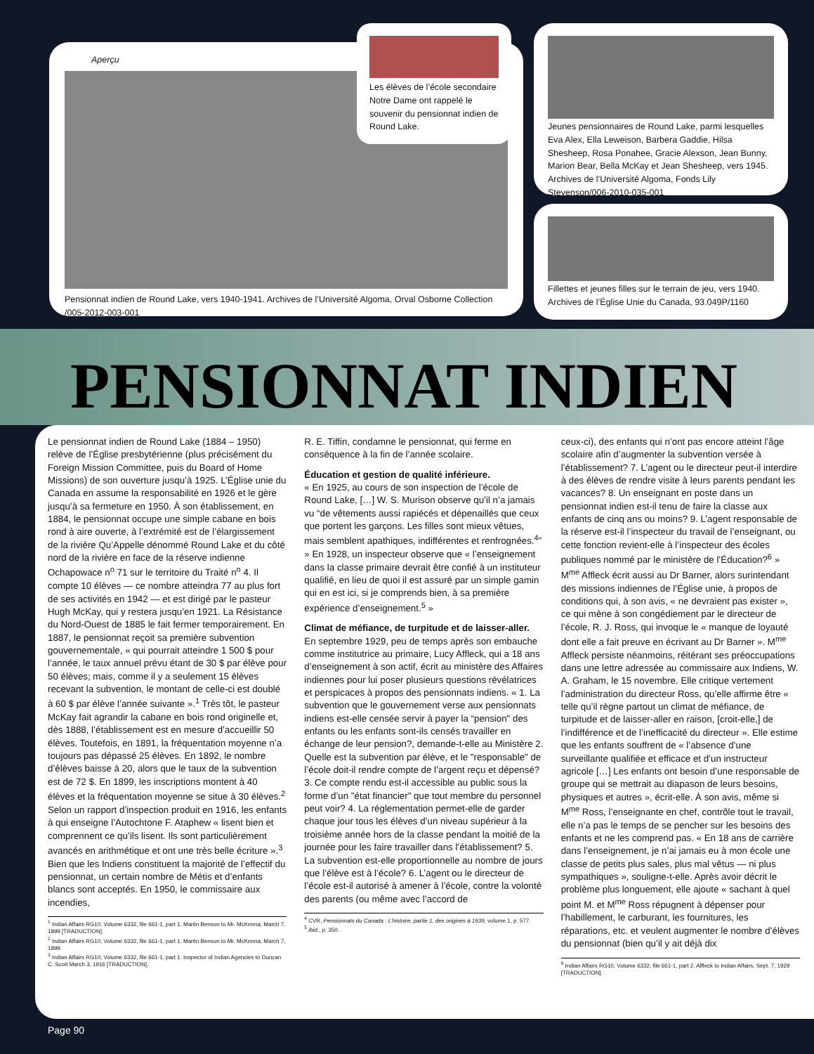Aperçu
Pensionnat indien de Round Lake, vers 1940-1941. Archives de l’Université Algoma, Orval Osborne Collection /005-2012-003-001
Les élèves de l’école secondaire Notre Dame ont rappelé le souvenir du pensionnat indien de Round Lake.
Jeunes pensionnaires de Round Lake, parmi lesquelles Eva Alex, Ella Leweison, Barbera Gaddie, Hilsa Shesheep, Rosa Ponahee, Gracie Alexson, Jean Bunny, Marion Bear, Bella McKay et Jean Shesheep, vers 1945. Archives de l’Université Algoma, Fonds Lily Stevenson/006-2010-035-001
Fillettes et jeunes filles sur le terrain de jeu, vers 1940. Archives de l’Église Unie du Canada, 93.049P/1160
PENSIONNAT INDIEN
Le pensionnat indien de Round Lake (1884 – 1950) relève de l’Église presbytérienne (plus précisément du Foreign Mission Committee, puis du Board of Home Missions) de son ouverture jusqu’à 1925. L’Église unie du Canada en assume la responsabilité en 1926 et le gère jusqu’à sa fermeture en 1950. À son établissement, en 1884, le pensionnat occupe une simple cabane en bois rond à aire ouverte, à l’extrémité est de l’élargissement de la rivière Qu’Appelle dénommé Round Lake et du côté nord de la rivière en face de la réserve indienne Ochapowace n<sup>o</sup> 71 sur le territoire du Traité n<sup>o</sup> 4. Il compte 10 élèves — ce nombre atteindra 77 au plus fort de ses activités en 1942 — et est dirigé par le pasteur Hugh McKay, qui y restera jusqu’en 1921. La Résistance du Nord-Ouest de 1885 le fait fermer temporairement. En 1887, le pensionnat reçoit sa première subvention gouvernementale, « qui pourrait atteindre 1 500 $ pour l’année, le taux annuel prévu étant de 30 $ par élève pour 50 élèves; mais, comme il y a seulement 15 élèves recevant la subvention, le montant de celle-ci est doublé à 60 $ par élève l’année suivante ».<sup>1</sup> Très tôt, le pasteur McKay fait agrandir la cabane en bois rond originelle et, dès 1888, l’établissement est en mesure d’accueillir 50 élèves. Toutefois, en 1891, la fréquentation moyenne n’a toujours pas dépassé 25 élèves. En 1892, le nombre d’élèves baisse à 20, alors que le taux de la subvention est de 72 $. En 1899, les inscriptions montent à 40 élèves et la fréquentation moyenne se situe à 30 élèves.<sup>2</sup> Selon un rapport d’inspection produit en 1916, les enfants à qui enseigne l’Autochtone F. Ataphew « lisent bien et comprennent ce qu’ils lisent. Ils sont particulièrement avancés en arithmétique et ont une très belle écriture ».<sup>3</sup> Bien que les Indiens constituent la majorité de l’effectif du pensionnat, un certain nombre de Métis et d’enfants blancs sont acceptés. En 1950, le commissaire aux incendies,
<sup>1</sup> Indian Affairs RG10, Volume 6332, file 661-1, part 1. Martin Benson to Mr. McKenna, March 7, 1899 [TRADUCTION].
<sup>2</sup> Indian Affairs RG10, Volume 6332, file 661-1, part 1. Martin Benson to Mr. McKenna, March 7, 1899.
<sup>3</sup> Indian Affairs RG10, Volume 6332, file 661-1, part 1. Inspector of Indian Agencies to Duncan C. Scott March 3, 1916 [TRADUCTION].
R. E. Tiffin, condamne le pensionnat, qui ferme en conséquence à la fin de l’année scolaire.
Éducation et gestion de qualité inférieure.
« En 1925, au cours de son inspection de l’école de Round Lake, […] W. S. Murison observe qu’il n’a jamais vu “de vêtements aussi rapiécés et dépenaillés que ceux que portent les garçons. Les filles sont mieux vêtues, mais semblent apathiques, indifférentes et renfrognées.<sup>4</sup>” » En 1928, un inspecteur observe que « l’enseignement dans la classe primaire devrait être confié à un instituteur qualifié, en lieu de quoi il est assuré par un simple gamin qui en est ici, si je comprends bien, à sa première expérience d’enseignement.<sup>5</sup> »
Climat de méfiance, de turpitude et de laisser-aller. En septembre 1929, peu de temps après son embauche comme institutrice au primaire, Lucy Affleck, qui a 18 ans d’enseignement à son actif, écrit au ministère des Affaires indiennes pour lui poser plusieurs questions révélatrices et perspicaces à propos des pensionnats indiens. « 1. La subvention que le gouvernement verse aux pensionnats indiens est-elle censée servir à payer la “pension" des enfants ou les enfants sont-ils censés travailler en échange de leur pension?, demande-t-elle au Ministère 2. Quelle est la subvention par élève, et le "responsable" de l’école doit-il rendre compte de l’argent reçu et dépensé? 3. Ce compte rendu est-il accessible au public sous la forme d’un "état financier" que tout membre du personnel peut voir? 4. La réglementation permet-elle de garder chaque jour tous les élèves d’un niveau supérieur à la troisième année hors de la classe pendant la moitié de la journée pour les faire travailler dans l’établissement? 5. La subvention est-elle proportionnelle au nombre de jours que l’élève est à l’école? 6. L’agent ou le directeur de l’école est-il autorisé à amener à l’école, contre la volonté des parents (ou même avec l’accord de
<sup>4</sup> CVR, Pensionnats du Canada : L’histoire, partie 1, des origines à 1939, volume 1, p. 577.
<sup>5</sup> ibid., p. 350.
ceux-ci), des enfants qui n’ont pas encore atteint l’âge scolaire afin d’augmenter la subvention versée à l’établissement? 7. L’agent ou le directeur peut-il interdire à des élèves de rendre visite à leurs parents pendant les vacances? 8. Un enseignant en poste dans un pensionnat indien est-il tenu de faire la classe aux enfants de cinq ans ou moins? 9. L’agent responsable de la réserve est-il l’inspecteur du travail de l’enseignant, ou cette fonction revient-elle à l’inspecteur des écoles publiques nommé par le ministère de l’Éducation?<sup>6</sup> » M<sup>me</sup> Affleck écrit aussi au Dr Barner, alors surintendant des missions indiennes de l’Église unie, à propos de conditions qui, à son avis, « ne devraient pas exister », ce qui mène à son congédiement par le directeur de l’école, R. J. Ross, qui invoque le « manque de loyauté dont elle a fait preuve en écrivant au Dr Barner ». M<sup>me</sup> Affleck persiste néanmoins, réitérant ses préoccupations dans une lettre adressée au commissaire aux Indiens, W. A. Graham, le 15 novembre. Elle critique vertement l’administration du directeur Ross, qu’elle affirme être « telle qu’il règne partout un climat de méfiance, de turpitude et de laisser-aller en raison, [croit-elle,] de l’indifférence et de l’inefficacité du directeur ». Elle estime que les enfants souffrent de « l’absence d’une surveillante qualifiée et efficace et d’un instructeur agricole […] Les enfants ont besoin d’une responsable de groupe qui se mettrait au diapason de leurs besoins, physiques et autres », écrit-elle. À son avis, même si M<sup>me</sup> Ross, l’enseignante en chef, contrôle tout le travail, elle n’a pas le temps de se pencher sur les besoins des enfants et ne les comprend pas. « En 18 ans de carrière dans l’enseignement, je n’ai jamais eu à mon école une classe de petits plus sales, plus mal vêtus — ni plus sympathiques », souligne-t-elle. Après avoir décrit le problème plus longuement, elle ajoute « sachant à quel point M. et M<sup>me</sup> Ross répugnent à dépenser pour l’habillement, le carburant, les fournitures, les réparations, etc. et veulent augmenter le nombre d’élèves du pensionnat (bien qu’il y ait déjà dix
<sup>6</sup> Indian Affairs RG10, Volume 6332, file 661-1, part 2. Affleck to Indian Affairs, Sept. 7, 1929 [TRADUCTION].
Page 90